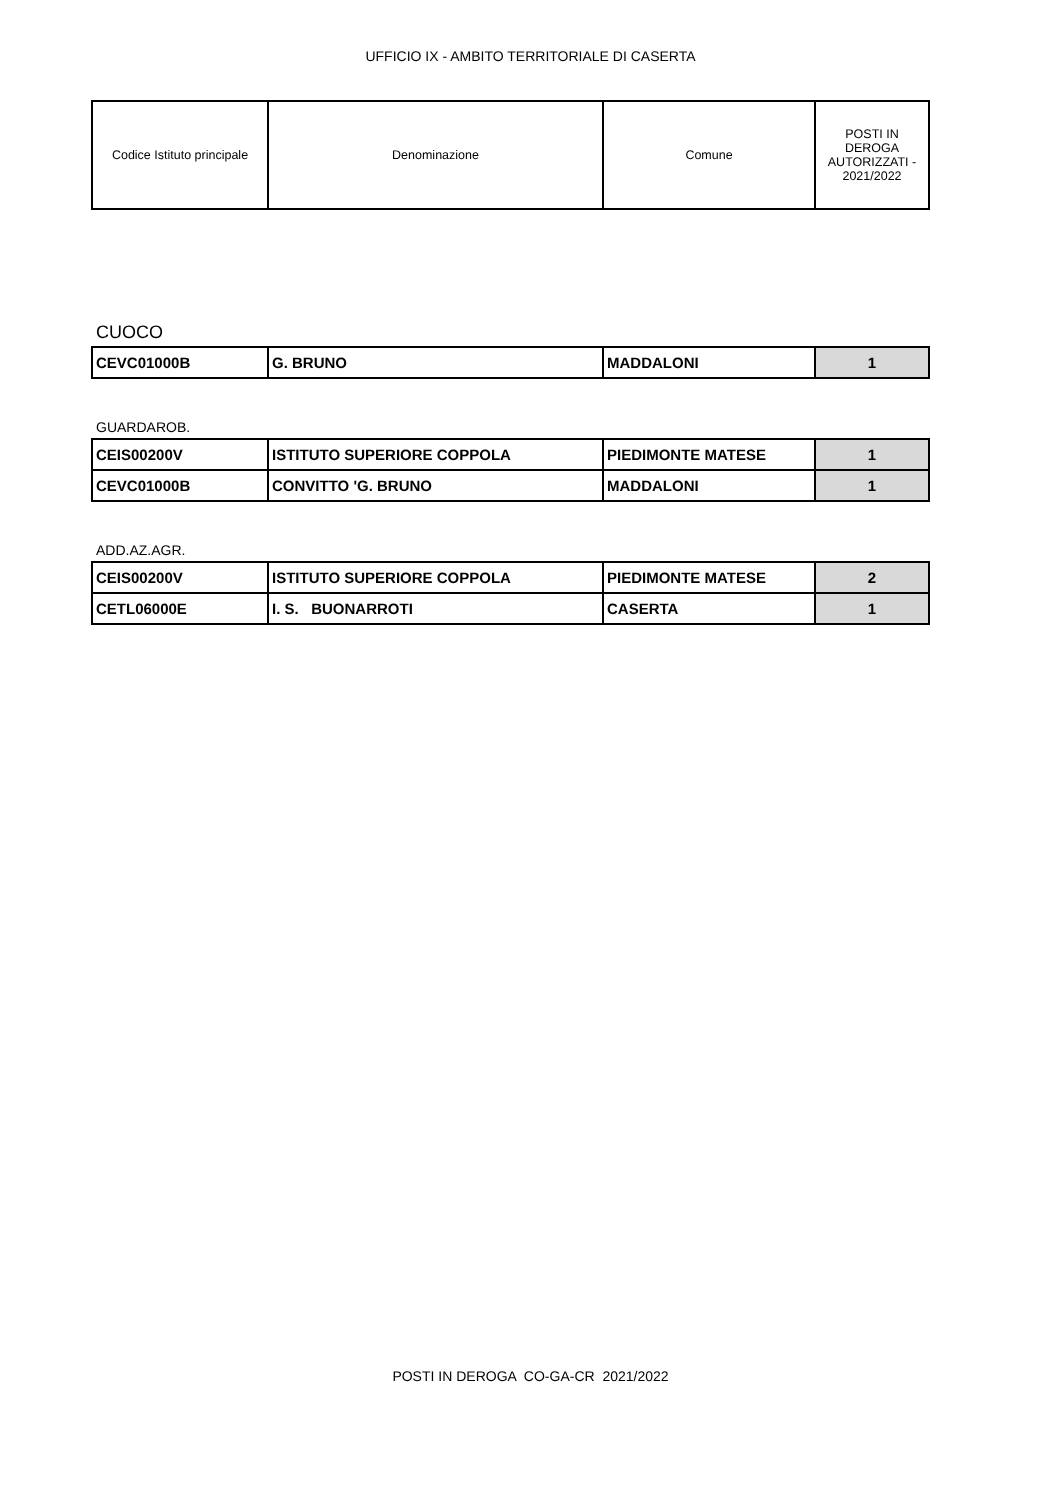UFFICIO IX - AMBITO TERRITORIALE DI CASERTA
| Codice Istituto principale | Denominazione | Comune | POSTI IN DEROGA AUTORIZZATI - 2021/2022 |
| --- | --- | --- | --- |
CUOCO
| CEVC01000B | G. BRUNO | MADDALONI | 1 |
GUARDAROB.
| CEIS00200V | ISTITUTO SUPERIORE COPPOLA | PIEDIMONTE MATESE | 1 |
| CEVC01000B | CONVITTO 'G. BRUNO | MADDALONI | 1 |
ADD.AZ.AGR.
| CEIS00200V | ISTITUTO SUPERIORE COPPOLA | PIEDIMONTE MATESE | 2 |
| CETL06000E | I. S. BUONARROTI | CASERTA | 1 |
POSTI IN DEROGA CO-GA-CR 2021/2022